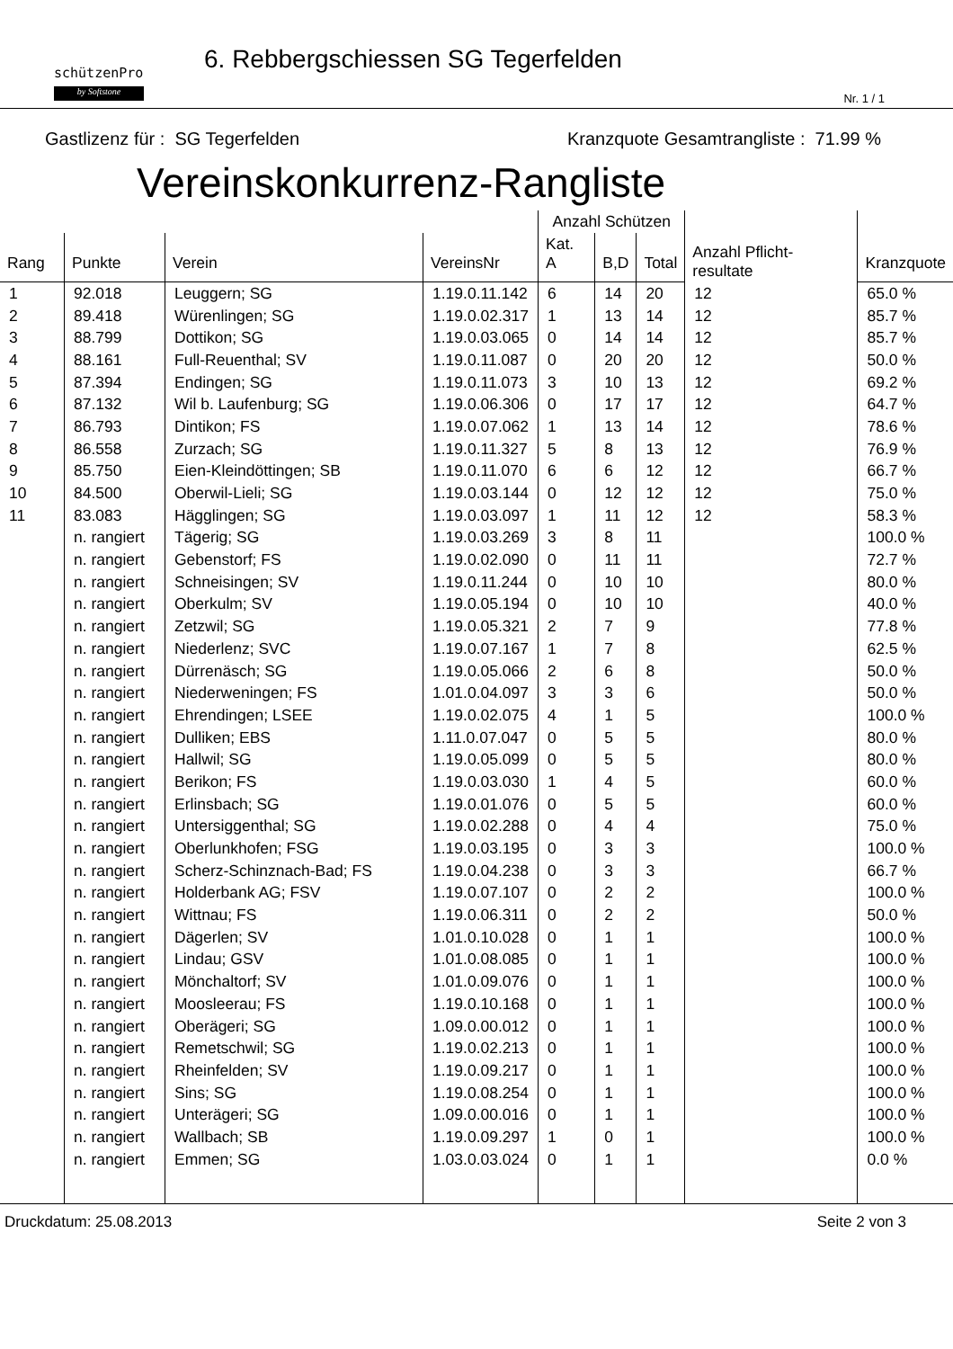schützenPro
by Softstone
6. Rebbergschiessen SG Tegerfelden
Nr. 1 / 1
Gastlizenz für : SG Tegerfelden Kranzquote Gesamtrangliste : 71.99 %
Vereinskonkurrenz-Rangliste
| | | | | Anzahl Schützen | | | Anzahl Pflicht-resultate | |
| --- | --- | --- | --- | --- | --- | --- | --- | --- |
| Rang | Punkte | Verein | VereinsNr | Kat. A | B,D | Total | | Kranzquote |
| 1 | 92.018 | Leuggern; SG | 1.19.0.11.142 | 6 | 14 | 20 | 12 | 65.0 % |
| 2 | 89.418 | Würenlingen; SG | 1.19.0.02.317 | 1 | 13 | 14 | 12 | 85.7 % |
| 3 | 88.799 | Dottikon; SG | 1.19.0.03.065 | 0 | 14 | 14 | 12 | 85.7 % |
| 4 | 88.161 | Full-Reuenthal; SV | 1.19.0.11.087 | 0 | 20 | 20 | 12 | 50.0 % |
| 5 | 87.394 | Endingen; SG | 1.19.0.11.073 | 3 | 10 | 13 | 12 | 69.2 % |
| 6 | 87.132 | Wil b. Laufenburg; SG | 1.19.0.06.306 | 0 | 17 | 17 | 12 | 64.7 % |
| 7 | 86.793 | Dintikon; FS | 1.19.0.07.062 | 1 | 13 | 14 | 12 | 78.6 % |
| 8 | 86.558 | Zurzach; SG | 1.19.0.11.327 | 5 | 8 | 13 | 12 | 76.9 % |
| 9 | 85.750 | Eien-Kleindöttingen; SB | 1.19.0.11.070 | 6 | 6 | 12 | 12 | 66.7 % |
| 10 | 84.500 | Oberwil-Lieli; SG | 1.19.0.03.144 | 0 | 12 | 12 | 12 | 75.0 % |
| 11 | 83.083 | Hägglingen; SG | 1.19.0.03.097 | 1 | 11 | 12 | 12 | 58.3 % |
| | n. rangiert | Tägerig; SG | 1.19.0.03.269 | 3 | 8 | 11 | | 100.0 % |
| | n. rangiert | Gebenstorf; FS | 1.19.0.02.090 | 0 | 11 | 11 | | 72.7 % |
| | n. rangiert | Schneisingen; SV | 1.19.0.11.244 | 0 | 10 | 10 | | 80.0 % |
| | n. rangiert | Oberkulm; SV | 1.19.0.05.194 | 0 | 10 | 10 | | 40.0 % |
| | n. rangiert | Zetzwil; SG | 1.19.0.05.321 | 2 | 7 | 9 | | 77.8 % |
| | n. rangiert | Niederlenz; SVC | 1.19.0.07.167 | 1 | 7 | 8 | | 62.5 % |
| | n. rangiert | Dürrenäsch; SG | 1.19.0.05.066 | 2 | 6 | 8 | | 50.0 % |
| | n. rangiert | Niederweningen; FS | 1.01.0.04.097 | 3 | 3 | 6 | | 50.0 % |
| | n. rangiert | Ehrendingen; LSEE | 1.19.0.02.075 | 4 | 1 | 5 | | 100.0 % |
| | n. rangiert | Dulliken; EBS | 1.11.0.07.047 | 0 | 5 | 5 | | 80.0 % |
| | n. rangiert | Hallwil; SG | 1.19.0.05.099 | 0 | 5 | 5 | | 80.0 % |
| | n. rangiert | Berikon; FS | 1.19.0.03.030 | 1 | 4 | 5 | | 60.0 % |
| | n. rangiert | Erlinsbach; SG | 1.19.0.01.076 | 0 | 5 | 5 | | 60.0 % |
| | n. rangiert | Untersiggenthal; SG | 1.19.0.02.288 | 0 | 4 | 4 | | 75.0 % |
| | n. rangiert | Oberlunkhofen; FSG | 1.19.0.03.195 | 0 | 3 | 3 | | 100.0 % |
| | n. rangiert | Scherz-Schinznach-Bad; FS | 1.19.0.04.238 | 0 | 3 | 3 | | 66.7 % |
| | n. rangiert | Holderbank AG; FSV | 1.19.0.07.107 | 0 | 2 | 2 | | 100.0 % |
| | n. rangiert | Wittnau; FS | 1.19.0.06.311 | 0 | 2 | 2 | | 50.0 % |
| | n. rangiert | Dägerlen; SV | 1.01.0.10.028 | 0 | 1 | 1 | | 100.0 % |
| | n. rangiert | Lindau; GSV | 1.01.0.08.085 | 0 | 1 | 1 | | 100.0 % |
| | n. rangiert | Mönchaltorf; SV | 1.01.0.09.076 | 0 | 1 | 1 | | 100.0 % |
| | n. rangiert | Moosleerau; FS | 1.19.0.10.168 | 0 | 1 | 1 | | 100.0 % |
| | n. rangiert | Oberägeri; SG | 1.09.0.00.012 | 0 | 1 | 1 | | 100.0 % |
| | n. rangiert | Remetschwil; SG | 1.19.0.02.213 | 0 | 1 | 1 | | 100.0 % |
| | n. rangiert | Rheinfelden; SV | 1.19.0.09.217 | 0 | 1 | 1 | | 100.0 % |
| | n. rangiert | Sins; SG | 1.19.0.08.254 | 0 | 1 | 1 | | 100.0 % |
| | n. rangiert | Unterägeri; SG | 1.09.0.00.016 | 0 | 1 | 1 | | 100.0 % |
| | n. rangiert | Wallbach; SB | 1.19.0.09.297 | 1 | 0 | 1 | | 100.0 % |
| | n. rangiert | Emmen; SG | 1.03.0.03.024 | 0 | 1 | 1 | | 0.0 % |
Druckdatum: 25.08.2013 Seite 2 von 3